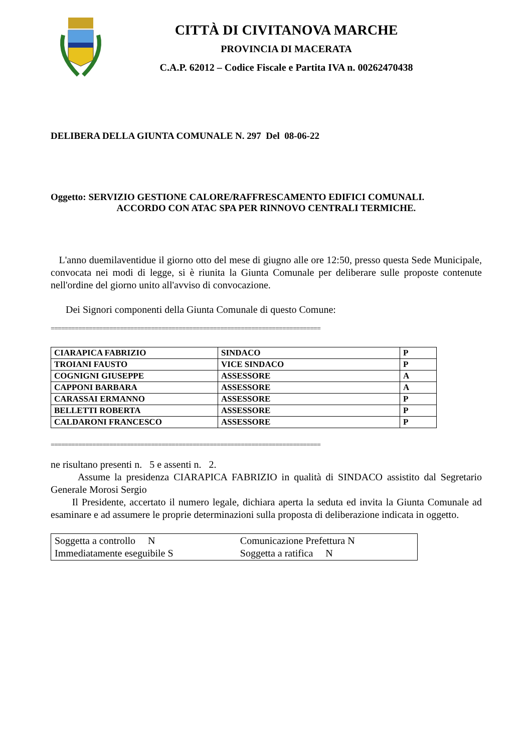CITTÀ DI CIVITANOVA MARCHE
PROVINCIA DI MACERATA
C.A.P. 62012 – Codice Fiscale e Partita IVA n. 00262470438
DELIBERA DELLA GIUNTA COMUNALE N. 297 Del 08-06-22
Oggetto: SERVIZIO GESTIONE CALORE/RAFFRESCAMENTO EDIFICI COMUNALI.
ACCORDO CON ATAC SPA PER RINNOVO CENTRALI TERMICHE.
L'anno duemilaventidue il giorno otto del mese di giugno alle ore 12:50, presso questa Sede Municipale, convocata nei modi di legge, si è riunita la Giunta Comunale per deliberare sulle proposte contenute nell'ordine del giorno unito all'avviso di convocazione.
Dei Signori componenti della Giunta Comunale di questo Comune:
==============================================================================
| CIARAPICA FABRIZIO | SINDACO | P |
| TROIANI FAUSTO | VICE SINDACO | P |
| COGNIGNI GIUSEPPE | ASSESSORE | A |
| CAPPONI BARBARA | ASSESSORE | A |
| CARASSAI ERMANNO | ASSESSORE | P |
| BELLETTI ROBERTA | ASSESSORE | P |
| CALDARONI FRANCESCO | ASSESSORE | P |
==============================================================================
ne risultano presenti n. 5 e assenti n. 2.
Assume la presidenza CIARAPICA FABRIZIO in qualità di SINDACO assistito dal Segretario Generale Morosi Sergio
Il Presidente, accertato il numero legale, dichiara aperta la seduta ed invita la Giunta Comunale ad esaminare e ad assumere le proprie determinazioni sulla proposta di deliberazione indicata in oggetto.
| Soggetta a controllo N | Comunicazione Prefettura N |
| Immediatamente eseguibile S | Soggetta a ratifica N |